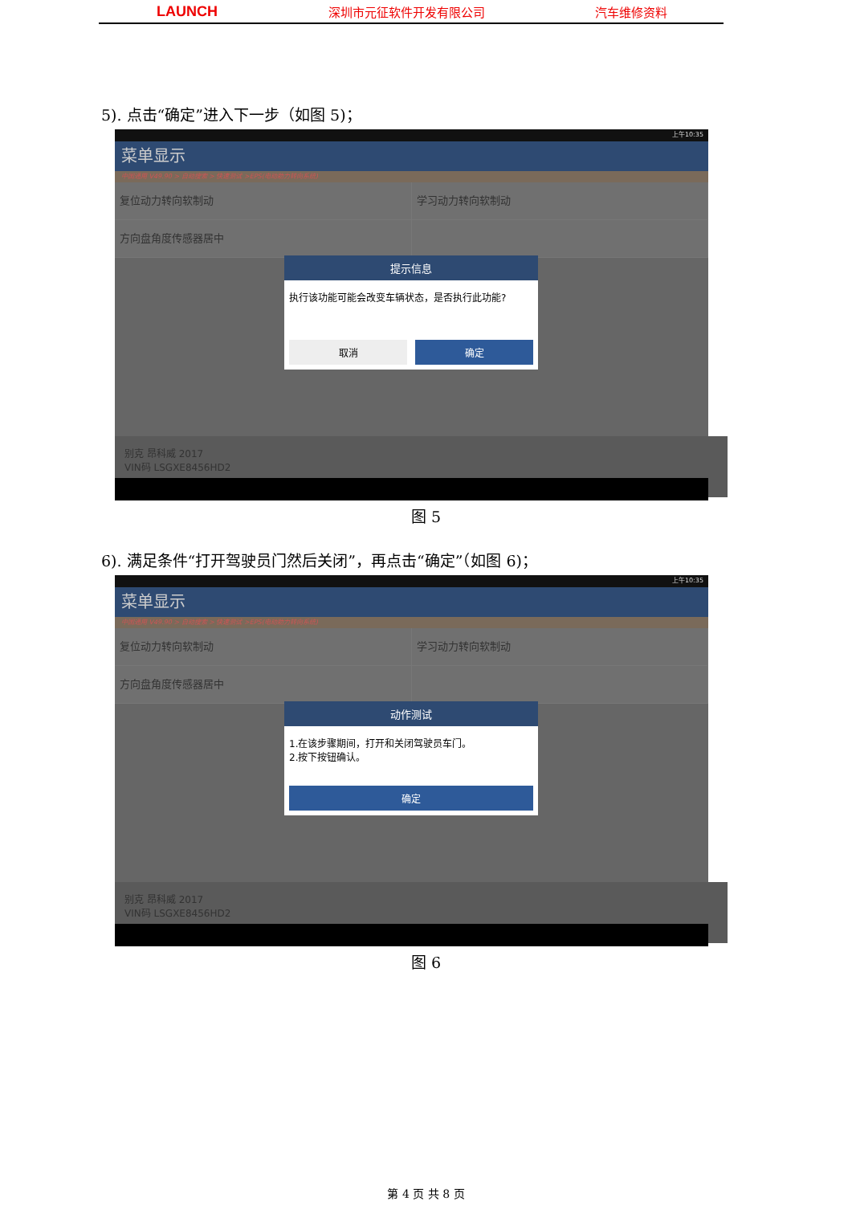LAUNCH 深圳市元征软件开发有限公司 汽车维修资料
5). 点击“确定”进入下一步（如图 5)；
上午10:35
菜单显示
中国通用 V49.90 > 自动搜索 > 快速测试 >EPS(电动助力转向系统)
复位动力转向软制动 学习动力转向软制动
方向盘角度传感器居中
提示信息
执行该功能可能会改变车辆状态，是否执行此功能?
取消 确定
别克 昂科威 2017
VIN码 LSGXE8456HD2
图 5
6). 满足条件“打开驾驶员门然后关闭”，再点击“确定”（如图 6)；
上午10:35
菜单显示
中国通用 V49.90 > 自动搜索 > 快速测试 >EPS(电动助力转向系统)
复位动力转向软制动 学习动力转向软制动
方向盘角度传感器居中
动作测试
1.在该步骤期间，打开和关闭驾驶员车门。
2.按下按钮确认。
确定
别克 昂科威 2017
VIN码 LSGXE8456HD2
图 6
第 4 页 共 8 页